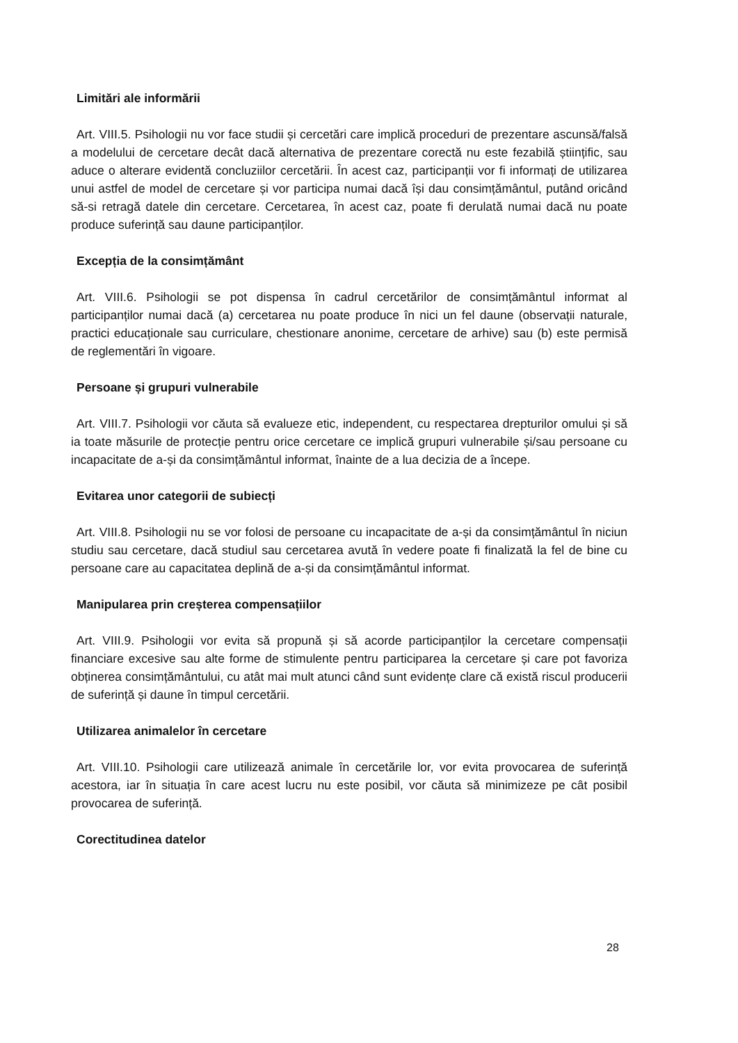Limitări ale informării
Art. VIII.5. Psihologii nu vor face studii și cercetări care implică proceduri de prezentare ascunsă/falsă a modelului de cercetare decât dacă alternativa de prezentare corectă nu este fezabilă științific, sau aduce o alterare evidentă concluziilor cercetării. În acest caz, participanții vor fi informați de utilizarea unui astfel de model de cercetare și vor participa numai dacă își dau consimțământul, putând oricând să-si retragă datele din cercetare. Cercetarea, în acest caz, poate fi derulată numai dacă nu poate produce suferință sau daune participanților.
Excepția de la consimțământ
Art. VIII.6. Psihologii se pot dispensa în cadrul cercetărilor de consimțământul informat al participanților numai dacă (a) cercetarea nu poate produce în nici un fel daune (observații naturale, practici educaționale sau curriculare, chestionare anonime, cercetare de arhive) sau (b) este permisă de reglementări în vigoare.
Persoane și grupuri vulnerabile
Art. VIII.7. Psihologii vor căuta să evalueze etic, independent, cu respectarea drepturilor omului și să ia toate măsurile de protecție pentru orice cercetare ce implică grupuri vulnerabile și/sau persoane cu incapacitate de a-și da consimțământul informat, înainte de a lua decizia de a începe.
Evitarea unor categorii de subiecți
Art. VIII.8. Psihologii nu se vor folosi de persoane cu incapacitate de a-și da consimțământul în niciun studiu sau cercetare, dacă studiul sau cercetarea avută în vedere poate fi finalizată la fel de bine cu persoane care au capacitatea deplină de a-și da consimțământul informat.
Manipularea prin creșterea compensațiilor
Art. VIII.9. Psihologii vor evita să propună și să acorde participanților la cercetare compensații financiare excesive sau alte forme de stimulente pentru participarea la cercetare și care pot favoriza obținerea consimțământului, cu atât mai mult atunci când sunt evidențe clare că există riscul producerii de suferință și daune în timpul cercetării.
Utilizarea animalelor în cercetare
Art. VIII.10. Psihologii care utilizează animale în cercetările lor, vor evita provocarea de suferință acestora, iar în situația în care acest lucru nu este posibil, vor căuta să minimizeze pe cât posibil provocarea de suferință.
Corectitudinea datelor
28